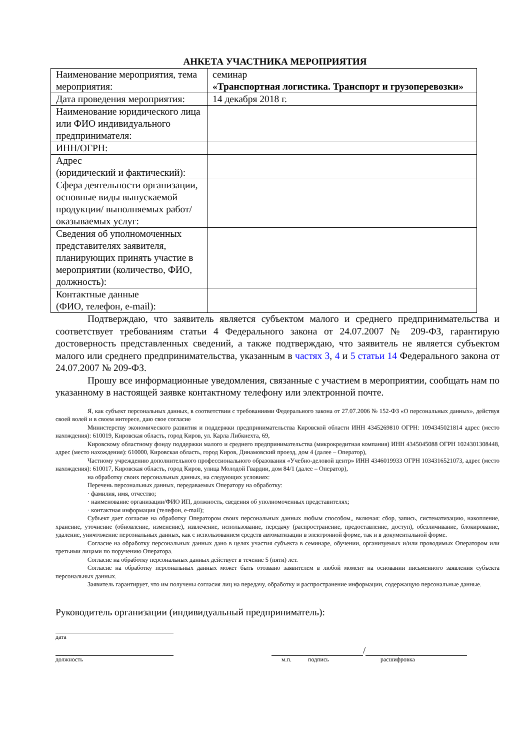АНКЕТА УЧАСТНИКА МЕРОПРИЯТИЯ
| Наименование мероприятия, тема мероприятия: | семинар «Транспортная логистика. Транспорт и грузоперевозки» |
| Дата проведения мероприятия: | 14 декабря 2018 г. |
| Наименование юридического лица или ФИО индивидуального предпринимателя: | |
| ИНН/ОГРН: | |
| Адрес (юридический и фактический): | |
| Сфера деятельности организации, основные виды выпускаемой продукции/ выполняемых работ/ оказываемых услуг: | |
| Сведения об уполномоченных представителях заявителя, планирующих принять участие в мероприятии (количество, ФИО, должность): | |
| Контактные данные (ФИО, телефон, e-mail): | |
Подтверждаю, что заявитель является субъектом малого и среднего предпринимательства и соответствует требованиям статьи 4 Федерального закона от 24.07.2007 № 209-ФЗ, гарантирую достоверность представленных сведений, а также подтверждаю, что заявитель не является субъектом малого или среднего предпринимательства, указанным в частях 3, 4 и 5 статьи 14 Федерального закона от 24.07.2007 № 209-ФЗ.
Прошу все информационные уведомления, связанные с участием в мероприятии, сообщать нам по указанному в настоящей заявке контактному телефону или электронной почте.
Я, как субъект персональных данных, в соответствии с требованиями Федерального закона от 27.07.2006 № 152-ФЗ «О персональных данных», действуя своей волей и в своем интересе, даю свое согласие
Министерству экономического развития и поддержки предпринимательства Кировской области ИНН 4345269810 ОГРН: 1094345021814 адрес (место нахождения): 610019, Кировская область, город Киров, ул. Карла Либкнехта, 69,
Кировскому областному фонду поддержки малого и среднего предпринимательства (микрокредитная компания) ИНН 4345045088 ОГРН 1024301308448, адрес (место нахождения): 610000, Кировская область, город Киров, Динамовский проезд, дом 4 (далее – Оператор),
Частному учреждению дополнительного профессионального образования «Учебно-деловой центр» ИНН 4346019933 ОГРН 1034316521073, адрес (место нахождения): 610017, Кировская область, город Киров, улица Молодой Гвардии, дом 84/1 (далее – Оператор),
на обработку своих персональных данных, на следующих условиях:
Перечень персональных данных, передаваемых Оператору на обработку:
· фамилия, имя, отчество;
· наименование организации/ФИО ИП, должность, сведения об уполномоченных представителях;
· контактная информация (телефон, e-mail);
Субъект дает согласие на обработку Оператором своих персональных данных любым способом,, включая: сбор, запись, систематизацию, накопление, хранение, уточнение (обновление, изменение), извлечение, использование, передачу (распространение, предоставление, доступ), обезличивание, блокирование, удаление, уничтожение персональных данных, как с использованием средств автоматизации в электронной форме, так и в документальной форме.
Согласие на обработку персональных данных дано в целях участия субъекта в семинаре, обучении, организуемых и/или проводимых Оператором или третьими лицами по поручению Оператора.
Согласие на обработку персональных данных действует в течение 5 (пяти) лет.
Согласие на обработку персональных данных может быть отозвано заявителем в любой момент на основании письменного заявления субъекта персональных данных.
Заявитель гарантирует, что им получены согласия лиц на передачу, обработку и распространение информации, содержащую персональные данные.
Руководитель организации (индивидуальный предприниматель):
дата
/
должность м.п. подпись расшифровка